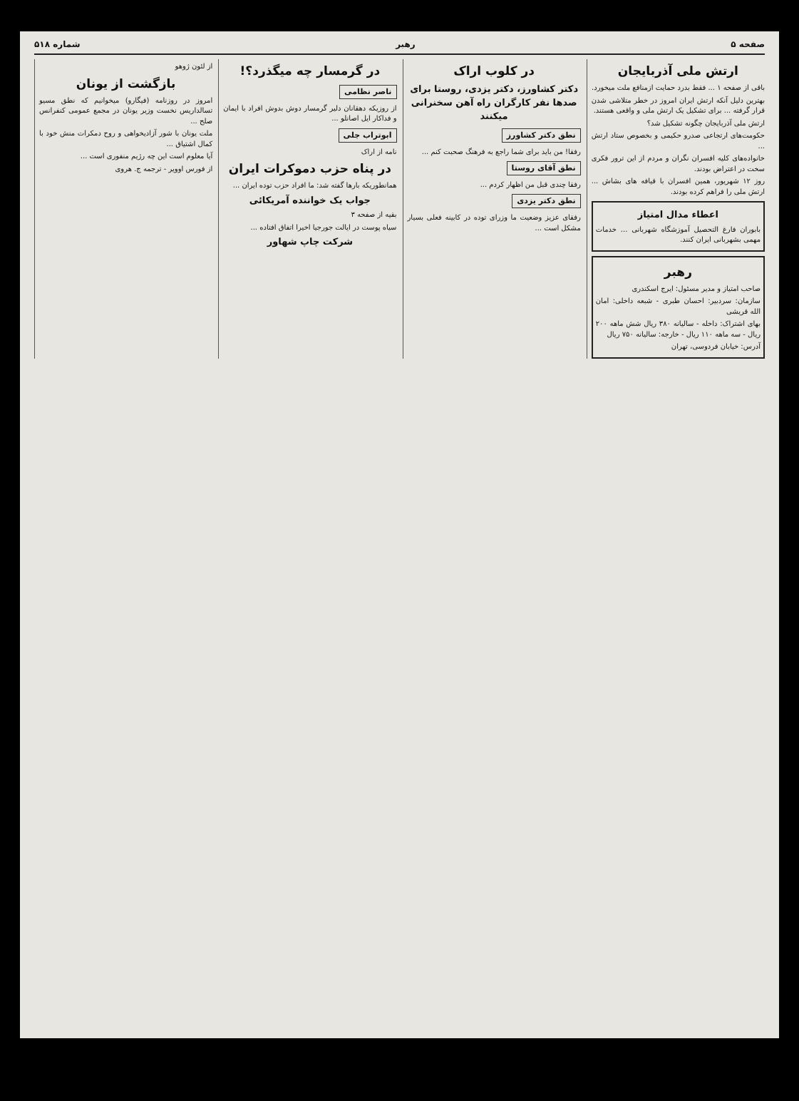صفحه ۵ رهبر شماره ۵۱۸
ارتش ملی آذربایجان
باقی از صفحه ۱ ... فقط بدرد حمایت ازمنافع ملت میخورد.
بهترین دلیل آنکه ارتش ایران امروز در خطر متلاشی شدن قرار گرفته ... برای تشکیل یک ارتش ملی و واقعی هستند.
ارتش ملی آذربایجان چگونه تشکیل شد؟
حکومت‌های ارتجاعی صدرو حکیمی و بخصوص ستاد ارتش ...
خانواده‌های کلیه افسران نگران و مردم از این ترور فکری سخت در اعتراض بودند.
روز ۱۲ شهریور، همین افسران با قیافه های بشاش ... ارتش ملی را فراهم کرده بودند.
اعطاء مدال امتیاز
بابوران فارغ التحصیل آموزشگاه شهربانی ... خدمات مهمی بشهربانی ایران کنند.
رهبر
صاحب امتیاز و مدیر مسئول: ایرج اسکندری
سازمان: سردبیر: احسان طبری - شبعه داخلی: امان الله قریشی
بهای اشتراک: داخله - سالیانه ۳۸۰ ریال شش ماهه ۲۰۰ ریال - سه ماهه ۱۱۰ ریال - خارجه: سالیانه ۷۵۰ ریال
آدرس: خیابان فردوسی، تهران
در کلوب اراک
دکتر کشاورز، دکتر یزدی، روستا برای صدها نفر کارگران راه آهن سخنرانی میکنند
نطق دکتر کشاورز
رفقا! من باید برای شما راجع به فرهنگ صحبت کنم ...
نطق آقای روستا
رفقا چندی قبل من اظهار کردم ...
نطق دکتر یزدی
رفقای عزیز وضعیت ما وزرای توده در کابینه فعلی بسیار مشکل است ...
در گرمسار چه میگذرد؟!
ناصر نظامی
از روزیکه دهقانان دلیر گرمسار دوش بدوش افراد با ایمان و فداکار ایل اصانلو ...
ابوتراب جلی
نامه از اراک
در پناه حزب دموکرات ایران
همانطوریکه بارها گفته شد: ما افراد حزب توده ایران ...
جواب یک خواننده آمریکائی
بقیه از صفحه ۳
سیاه پوست در ایالت جورجیا اخیرا اتفاق افتاده ...
شرکت چاپ شهاور
از لئون ژوهو
بازگشت از یونان
امروز در روزنامه (فیگارو) میخوانیم که نطق مسیو تسالداریس نخست وزیر یونان در مجمع عمومی کنفرانس صلح ...
ملت یونان با شور آزادیخواهی و روح دمکرات منش خود با کمال اشتیاق ...
آیا معلوم است این چه رژیم منفوری است ...
از فورس اوویر - ترجمه ج. هروی